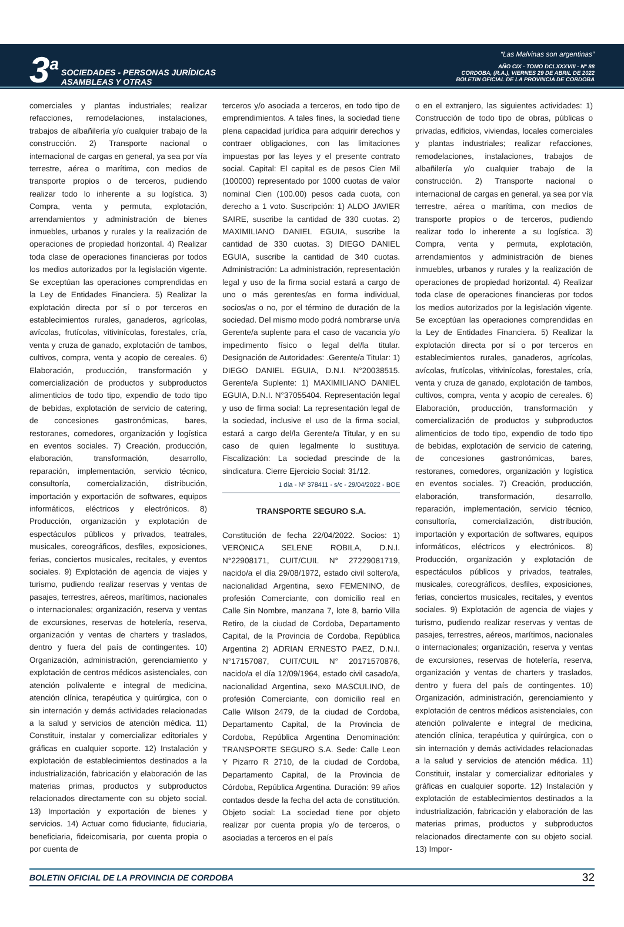3<sup>a</sup>
SOCIEDADES - PERSONAS JURÍDICAS
ASAMBLEAS Y OTRAS
“Las Malvinas son argentinas”
AÑO CIX - TOMO DCLXXXVIII - N° 88
CORDOBA, (R.A.), VIERNES 29 DE ABRIL DE 2022
BOLETIN OFICIAL DE LA PROVINCIA DE CORDOBA
comerciales y plantas industriales; realizar refacciones, remodelaciones, instalaciones, trabajos de albañilería y/o cualquier trabajo de la construcción. 2) Transporte nacional o internacional de cargas en general, ya sea por vía terrestre, aérea o marítima, con medios de transporte propios o de terceros, pudiendo realizar todo lo inherente a su logística. 3) Compra, venta y permuta, explotación, arrendamientos y administración de bienes inmuebles, urbanos y rurales y la realización de operaciones de propiedad horizontal. 4) Realizar toda clase de operaciones financieras por todos los medios autorizados por la legislación vigente. Se exceptúan las operaciones comprendidas en la Ley de Entidades Financiera. 5) Realizar la explotación directa por sí o por terceros en establecimientos rurales, ganaderos, agrícolas, avícolas, frutícolas, vitivinícolas, forestales, cría, venta y cruza de ganado, explotación de tambos, cultivos, compra, venta y acopio de cereales. 6) Elaboración, producción, transformación y comercialización de productos y subproductos alimenticios de todo tipo, expendio de todo tipo de bebidas, explotación de servicio de catering, de concesiones gastronómicas, bares, restoranes, comedores, organización y logística en eventos sociales. 7) Creación, producción, elaboración, transformación, desarrollo, reparación, implementación, servicio técnico, consultoría, comercialización, distribución, importación y exportación de softwares, equipos informáticos, eléctricos y electrónicos. 8) Producción, organización y explotación de espectáculos públicos y privados, teatrales, musicales, coreográficos, desfiles, exposiciones, ferias, conciertos musicales, recitales, y eventos sociales. 9) Explotación de agencia de viajes y turismo, pudiendo realizar reservas y ventas de pasajes, terrestres, aéreos, marítimos, nacionales o internacionales; organización, reserva y ventas de excursiones, reservas de hotelería, reserva, organización y ventas de charters y traslados, dentro y fuera del país de contingentes. 10) Organización, administración, gerenciamiento y explotación de centros médicos asistenciales, con atención polivalente e integral de medicina, atención clínica, terapéutica y quirúrgica, con o sin internación y demás actividades relacionadas a la salud y servicios de atención médica. 11) Constituir, instalar y comercializar editoriales y gráficas en cualquier soporte. 12) Instalación y explotación de establecimientos destinados a la industrialización, fabricación y elaboración de las materias primas, productos y subproductos relacionados directamente con su objeto social. 13) Importación y exportación de bienes y servicios. 14) Actuar como fiduciante, fiduciaria, beneficiaria, fideicomisaria, por cuenta propia o por cuenta de
terceros y/o asociada a terceros, en todo tipo de emprendimientos. A tales fines, la sociedad tiene plena capacidad jurídica para adquirir derechos y contraer obligaciones, con las limitaciones impuestas por las leyes y el presente contrato social. Capital: El capital es de pesos Cien Mil (100000) representado por 1000 cuotas de valor nominal Cien (100.00) pesos cada cuota, con derecho a 1 voto. Suscripción: 1) ALDO JAVIER SAIRE, suscribe la cantidad de 330 cuotas. 2) MAXIMILIANO DANIEL EGUIA, suscribe la cantidad de 330 cuotas. 3) DIEGO DANIEL EGUIA, suscribe la cantidad de 340 cuotas. Administración: La administración, representación legal y uso de la firma social estará a cargo de uno o más gerentes/as en forma individual, socios/as o no, por el término de duración de la sociedad. Del mismo modo podrá nombrarse un/a Gerente/a suplente para el caso de vacancia y/o impedimento físico o legal del/la titular. Designación de Autoridades: .Gerente/a Titular: 1) DIEGO DANIEL EGUIA, D.N.I. N°20038515. Gerente/a Suplente: 1) MAXIMILIANO DANIEL EGUIA, D.N.I. N°37055404. Representación legal y uso de firma social: La representación legal de la sociedad, inclusive el uso de la firma social, estará a cargo del/la Gerente/a Titular, y en su caso de quien legalmente lo sustituya. Fiscalización: La sociedad prescinde de la sindicatura. Cierre Ejercicio Social: 31/12.
1 día - Nº 378411 - s/c - 29/04/2022 - BOE
TRANSPORTE SEGURO S.A.
Constitución de fecha 22/04/2022. Socios: 1) VERONICA SELENE ROBILA, D.N.I. N°22908171, CUIT/CUIL N° 27229081719, nacido/a el día 29/08/1972, estado civil soltero/a, nacionalidad Argentina, sexo FEMENINO, de profesión Comerciante, con domicilio real en Calle Sin Nombre, manzana 7, lote 8, barrio Villa Retiro, de la ciudad de Cordoba, Departamento Capital, de la Provincia de Cordoba, República Argentina 2) ADRIAN ERNESTO PAEZ, D.N.I. N°17157087, CUIT/CUIL N° 20171570876, nacido/a el día 12/09/1964, estado civil casado/a, nacionalidad Argentina, sexo MASCULINO, de profesión Comerciante, con domicilio real en Calle Wilson 2479, de la ciudad de Cordoba, Departamento Capital, de la Provincia de Cordoba, República Argentina Denominación: TRANSPORTE SEGURO S.A. Sede: Calle Leon Y Pizarro R 2710, de la ciudad de Cordoba, Departamento Capital, de la Provincia de Córdoba, República Argentina. Duración: 99 años contados desde la fecha del acta de constitución. Objeto social: La sociedad tiene por objeto realizar por cuenta propia y/o de terceros, o asociadas a terceros en el país
o en el extranjero, las siguientes actividades: 1) Construcción de todo tipo de obras, públicas o privadas, edificios, viviendas, locales comerciales y plantas industriales; realizar refacciones, remodelaciones, instalaciones, trabajos de albañilería y/o cualquier trabajo de la construcción. 2) Transporte nacional o internacional de cargas en general, ya sea por vía terrestre, aérea o marítima, con medios de transporte propios o de terceros, pudiendo realizar todo lo inherente a su logística. 3) Compra, venta y permuta, explotación, arrendamientos y administración de bienes inmuebles, urbanos y rurales y la realización de operaciones de propiedad horizontal. 4) Realizar toda clase de operaciones financieras por todos los medios autorizados por la legislación vigente. Se exceptúan las operaciones comprendidas en la Ley de Entidades Financiera. 5) Realizar la explotación directa por sí o por terceros en establecimientos rurales, ganaderos, agrícolas, avícolas, frutícolas, vitivinícolas, forestales, cría, venta y cruza de ganado, explotación de tambos, cultivos, compra, venta y acopio de cereales. 6) Elaboración, producción, transformación y comercialización de productos y subproductos alimenticios de todo tipo, expendio de todo tipo de bebidas, explotación de servicio de catering, de concesiones gastronómicas, bares, restoranes, comedores, organización y logística en eventos sociales. 7) Creación, producción, elaboración, transformación, desarrollo, reparación, implementación, servicio técnico, consultoría, comercialización, distribución, importación y exportación de softwares, equipos informáticos, eléctricos y electrónicos. 8) Producción, organización y explotación de espectáculos públicos y privados, teatrales, musicales, coreográficos, desfiles, exposiciones, ferias, conciertos musicales, recitales, y eventos sociales. 9) Explotación de agencia de viajes y turismo, pudiendo realizar reservas y ventas de pasajes, terrestres, aéreos, marítimos, nacionales o internacionales; organización, reserva y ventas de excursiones, reservas de hotelería, reserva, organización y ventas de charters y traslados, dentro y fuera del país de contingentes. 10) Organización, administración, gerenciamiento y explotación de centros médicos asistenciales, con atención polivalente e integral de medicina, atención clínica, terapéutica y quirúrgica, con o sin internación y demás actividades relacionadas a la salud y servicios de atención médica. 11) Constituir, instalar y comercializar editoriales y gráficas en cualquier soporte. 12) Instalación y explotación de establecimientos destinados a la industrialización, fabricación y elaboración de las materias primas, productos y subproductos relacionados directamente con su objeto social. 13) Impor-
BOLETIN OFICIAL DE LA PROVINCIA DE CORDOBA 32